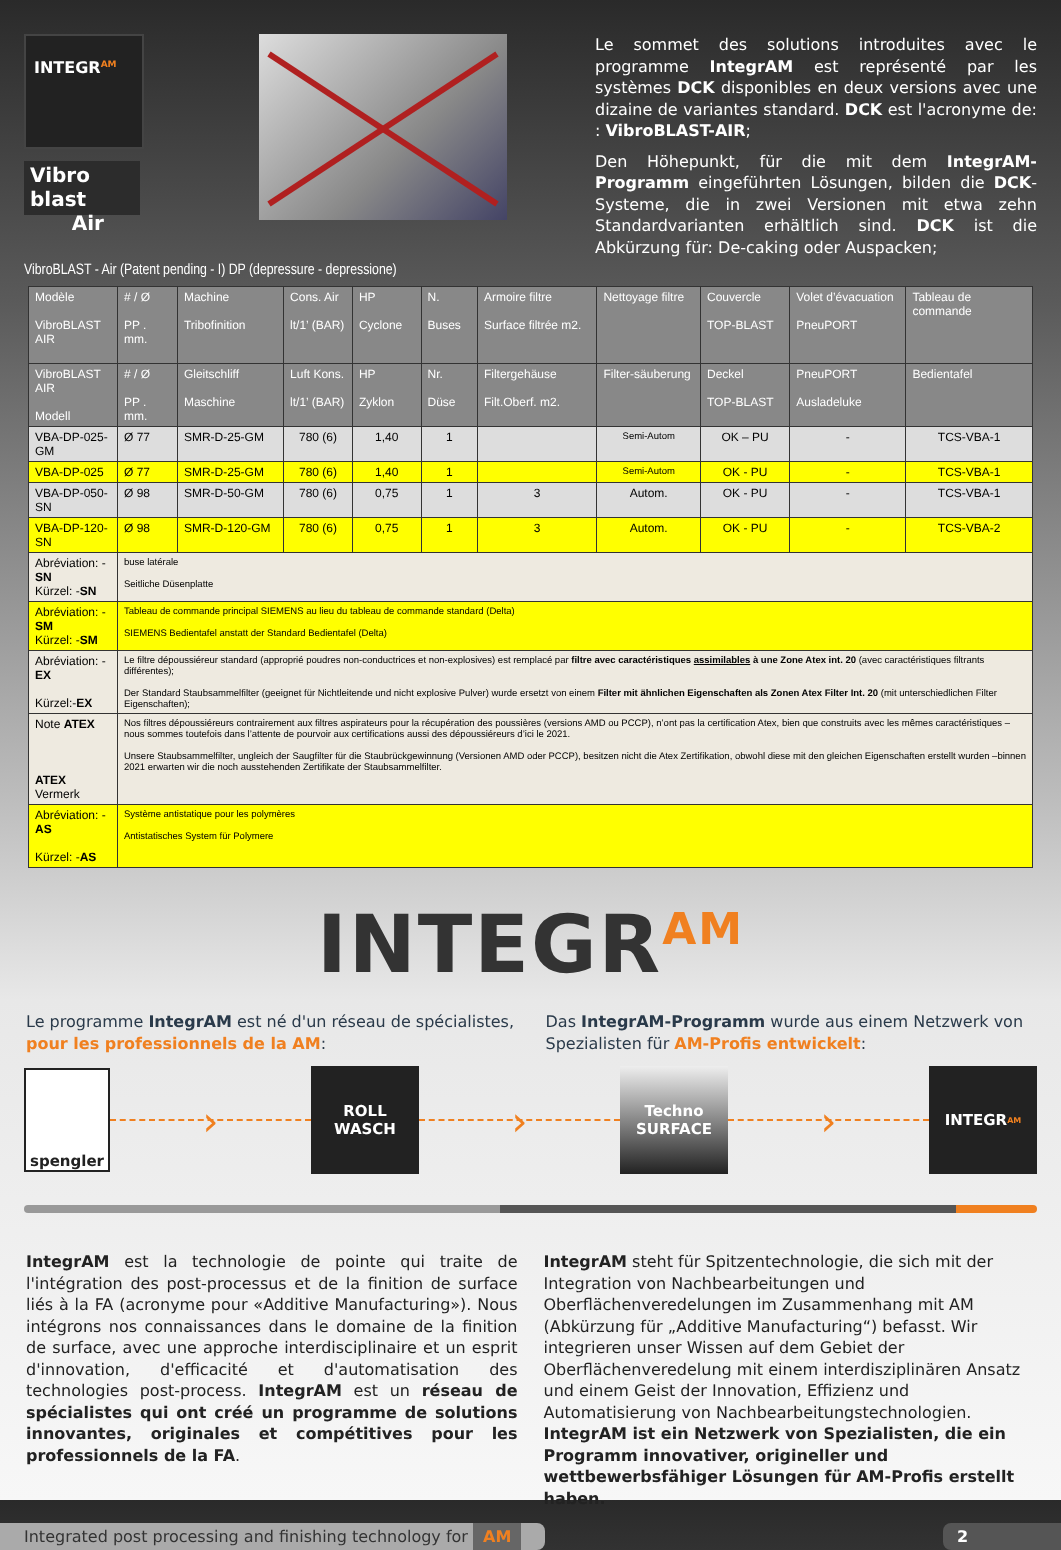INTEGR<sup>AM</sup>
Vibro blast
Air
Le sommet des solutions introduites avec le programme IntegrAM est représenté par les systèmes DCK disponibles en deux versions avec une dizaine de variantes standard. DCK est l'acronyme de: : VibroBLAST-AIR;
Den Höhepunkt, für die mit dem IntegrAM-Programm eingeführten Lösungen, bilden die DCK-Systeme, die in zwei Versionen mit etwa zehn Standardvarianten erhältlich sind. DCK ist die Abkürzung für: De-caking oder Auspacken;
VibroBLAST - Air (Patent pending - I) DP (depressure - depressione)
| Modèle VibroBLAST AIR | # / Ø PP . mm. | Machine Tribofinition | Cons. Air lt/1’ (BAR) | HP Cyclone | N. Buses | Armoire filtre Surface filtrée m2. | Nettoyage filtre | Couvercle TOP-BLAST | Volet d’évacuation PneuPORT | Tableau de commande |
| VibroBLAST AIR Modell | # / Ø PP . mm. | Gleitschliff Maschine | Luft Kons. lt/1’ (BAR) | HP Zyklon | Nr. Düse | Filtergehäuse Filt.Oberf. m2. | Filter-säuberung | Deckel TOP-BLAST | PneuPORT Ausladeluke | Bedientafel |
| VBA-DP-025-GM | Ø 77 | SMR-D-25-GM | 780 (6) | 1,40 | 1 | | Semi-Autom | OK – PU | - | TCS-VBA-1 |
| VBA-DP-025 | Ø 77 | SMR-D-25-GM | 780 (6) | 1,40 | 1 | | Semi-Autom | OK - PU | - | TCS-VBA-1 |
| VBA-DP-050-SN | Ø 98 | SMR-D-50-GM | 780 (6) | 0,75 | 1 | 3 | Autom. | OK - PU | - | TCS-VBA-1 |
| VBA-DP-120-SN | Ø 98 | SMR-D-120-GM | 780 (6) | 0,75 | 1 | 3 | Autom. | OK - PU | - | TCS-VBA-2 |
| Abréviation: - SN Kürzel: - SN | buse latérale Seitliche Düsenplatte | | | | | | | | | |
| Abréviation: - SM Kürzel: - SM | Tableau de commande principal SIEMENS au lieu du tableau de commande standard (Delta) SIEMENS Bedientafel anstatt der Standard Bedientafel (Delta) | | | | | | | | | |
| Abréviation: - EX Kürzel:- EX | Le filtre dépoussiéreur standard (approprié poudres non-conductrices et non-explosives) est remplacé par filtre avec caractéristiques assimilables à une Zone Atex int. 20 (avec caractéristiques filtrants différentes); Der Standard Staubsammelfilter (geeignet für Nichtleitende und nicht explosive Pulver) wurde ersetzt von einem Filter mit ähnlichen Eigenschaften als Zonen Atex Filter Int. 20 (mit unterschiedlichen Filter Eigenschaften); | | | | | | | | | |
| Note ATEX ATEX Vermerk | Nos filtres dépoussiéreurs contrairement aux filtres aspirateurs pour la récupération des poussières (versions AMD ou PCCP), n’ont pas la certification Atex, bien que construits avec les mêmes caractéristiques – nous sommes toutefois dans l’attente de pourvoir aux certifications aussi des dépoussiéreurs d’ici le 2021. Unsere Staubsammelfilter, ungleich der Saugfilter für die Staubrückgewinnung (Versionen AMD oder PCCP), besitzen nicht die Atex Zertifikation, obwohl diese mit den gleichen Eigenschaften erstellt wurden –binnen 2021 erwarten wir die noch ausstehenden Zertifikate der Staubsammelfilter. | | | | | | | | | |
| Abréviation: - AS Kürzel: - AS | Système antistatique pour les polymères Antistatisches System für Polymere | | | | | | | | | |
INTEGR<sup>AM</sup>
Le programme IntegrAM est né d'un réseau de spécialistes, pour les professionnels de la AM:
Das IntegrAM-Programm wurde aus einem Netzwerk von Spezialisten für AM-Profis entwickelt:
spengler
›
ROLL
WASCH
›
Techno
SURFACE
›
INTEGR<sup>AM</sup>
IntegrAM est la technologie de pointe qui traite de l'intégration des post-processus et de la finition de surface liés à la FA (acronyme pour «Additive Manufacturing»). Nous intégrons nos connaissances dans le domaine de la finition de surface, avec une approche interdisciplinaire et un esprit d'innovation, d'efficacité et d'automatisation des technologies post-process. IntegrAM est un réseau de spécialistes qui ont créé un programme de solutions innovantes, originales et compétitives pour les professionnels de la FA.
IntegrAM steht für Spitzentechnologie, die sich mit der Integration von Nachbearbeitungen und Oberflächenveredelungen im Zusammenhang mit AM (Abkürzung für „Additive Manufacturing“) befasst. Wir integrieren unser Wissen auf dem Gebiet der Oberflächenveredelung mit einem interdisziplinären Ansatz und einem Geist der Innovation, Effizienz und Automatisierung von Nachbearbeitungstechnologien. IntegrAM ist ein Netzwerk von Spezialisten, die ein Programm innovativer, origineller und wettbewerbsfähiger Lösungen für AM-Profis erstellt haben.
Integrated post processing and finishing technology for AM
2